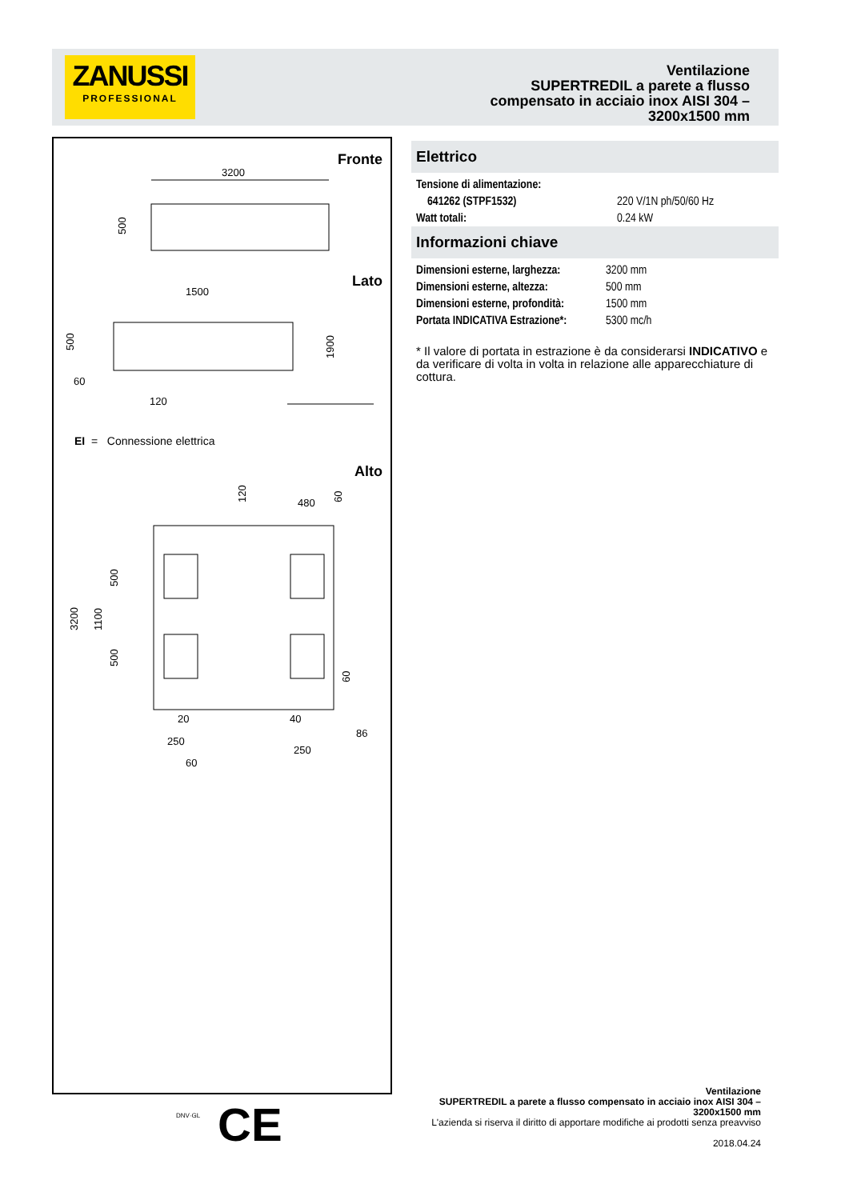ZANUSSI
PROFESSIONAL
Ventilazione
SUPERTREDIL a parete a flusso
compensato in acciaio inox AISI 304 –
3200x1500 mm
Fronte
3200
500
1500
500
60
120
1900
3200
1100
500
500
480
120
60
60
20
40
86
250
250
60
Lato
EI = Connessione elettrica
Alto
Elettrico
| Tensione di alimentazione: | |
| 641262 (STPF1532) | 220 V/1N ph/50/60 Hz |
| Watt totali: | 0.24 kW |
Informazioni chiave
| Dimensioni esterne, larghezza: | 3200 mm |
| Dimensioni esterne, altezza: | 500 mm |
| Dimensioni esterne, profondità: | 1500 mm |
| Portata INDICATIVA Estrazione*: | 5300 mc/h |
* Il valore di portata in estrazione è da considerarsi INDICATIVO e da verificare di volta in volta in relazione alle apparecchiature di cottura.
DNV·GL CE
Ventilazione
SUPERTREDIL a parete a flusso compensato in acciaio inox AISI 304 –
3200x1500 mm
L'azienda si riserva il diritto di apportare modifiche ai prodotti senza preavviso
2018.04.24